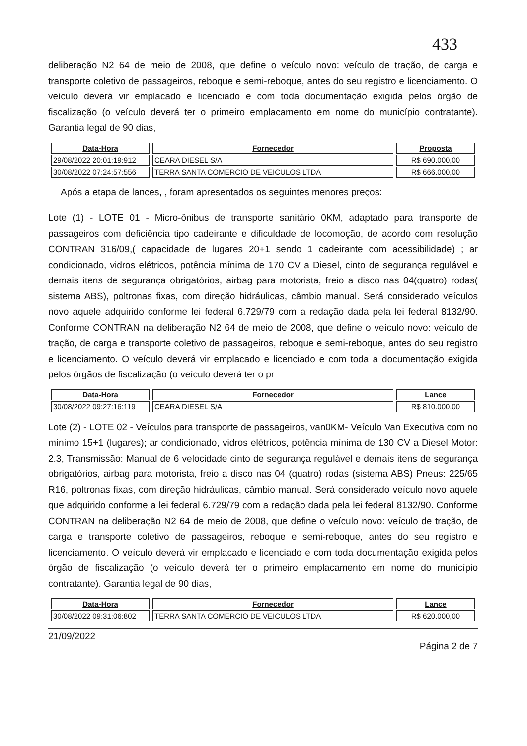433
deliberação N2 64 de meio de 2008, que define o veículo novo: veículo de tração, de carga e transporte coletivo de passageiros, reboque e semi-reboque, antes do seu registro e licenciamento. O veículo deverá vir emplacado e licenciado e com toda documentação exigida pelos órgão de fiscalização (o veículo deverá ter o primeiro emplacamento em nome do município contratante). Garantia legal de 90 dias,
| Data-Hora | Fornecedor | Proposta |
| --- | --- | --- |
| 29/08/2022 20:01:19:912 | CEARA DIESEL S/A | R$ 690.000,00 |
| 30/08/2022 07:24:57:556 | TERRA SANTA COMERCIO DE VEICULOS LTDA | R$ 666.000,00 |
Após a etapa de lances, , foram apresentados os seguintes menores preços:
Lote (1) - LOTE 01 - Micro-ônibus de transporte sanitário 0KM, adaptado para transporte de passageiros com deficiência tipo cadeirante e dificuldade de locomoção, de acordo com resolução CONTRAN 316/09,( capacidade de lugares 20+1 sendo 1 cadeirante com acessibilidade) ; ar condicionado, vidros elétricos, potência mínima de 170 CV a Diesel, cinto de segurança regulável e demais itens de segurança obrigatórios, airbag para motorista, freio a disco nas 04(quatro) rodas( sistema ABS), poltronas fixas, com direção hidráulicas, câmbio manual. Será considerado veículos novo aquele adquirido conforme lei federal 6.729/79 com a redação dada pela lei federal 8132/90. Conforme CONTRAN na deliberação N2 64 de meio de 2008, que define o veículo novo: veículo de tração, de carga e transporte coletivo de passageiros, reboque e semi-reboque, antes do seu registro e licenciamento. O veículo deverá vir emplacado e licenciado e com toda a documentação exigida pelos órgãos de fiscalização (o veículo deverá ter o pr
| Data-Hora | Fornecedor | Lance |
| --- | --- | --- |
| 30/08/2022 09:27:16:119 | CEARA DIESEL S/A | R$ 810.000,00 |
Lote (2) - LOTE 02 - Veículos para transporte de passageiros, van0KM- Veículo Van Executiva com no mínimo 15+1 (lugares); ar condicionado, vidros elétricos, potência mínima de 130 CV a Diesel Motor: 2.3, Transmissão: Manual de 6 velocidade cinto de segurança regulável e demais itens de segurança obrigatórios, airbag para motorista, freio a disco nas 04 (quatro) rodas (sistema ABS) Pneus: 225/65 R16, poltronas fixas, com direção hidráulicas, câmbio manual. Será considerado veículo novo aquele que adquirido conforme a lei federal 6.729/79 com a redação dada pela lei federal 8132/90. Conforme CONTRAN na deliberação N2 64 de meio de 2008, que define o veículo novo: veículo de tração, de carga e transporte coletivo de passageiros, reboque e semi-reboque, antes do seu registro e licenciamento. O veículo deverá vir emplacado e licenciado e com toda documentação exigida pelos órgão de fiscalização (o veículo deverá ter o primeiro emplacamento em nome do município contratante). Garantia legal de 90 dias,
| Data-Hora | Fornecedor | Lance |
| --- | --- | --- |
| 30/08/2022 09:31:06:802 | TERRA SANTA COMERCIO DE VEICULOS LTDA | R$ 620.000,00 |
21/09/2022 Página 2 de 7